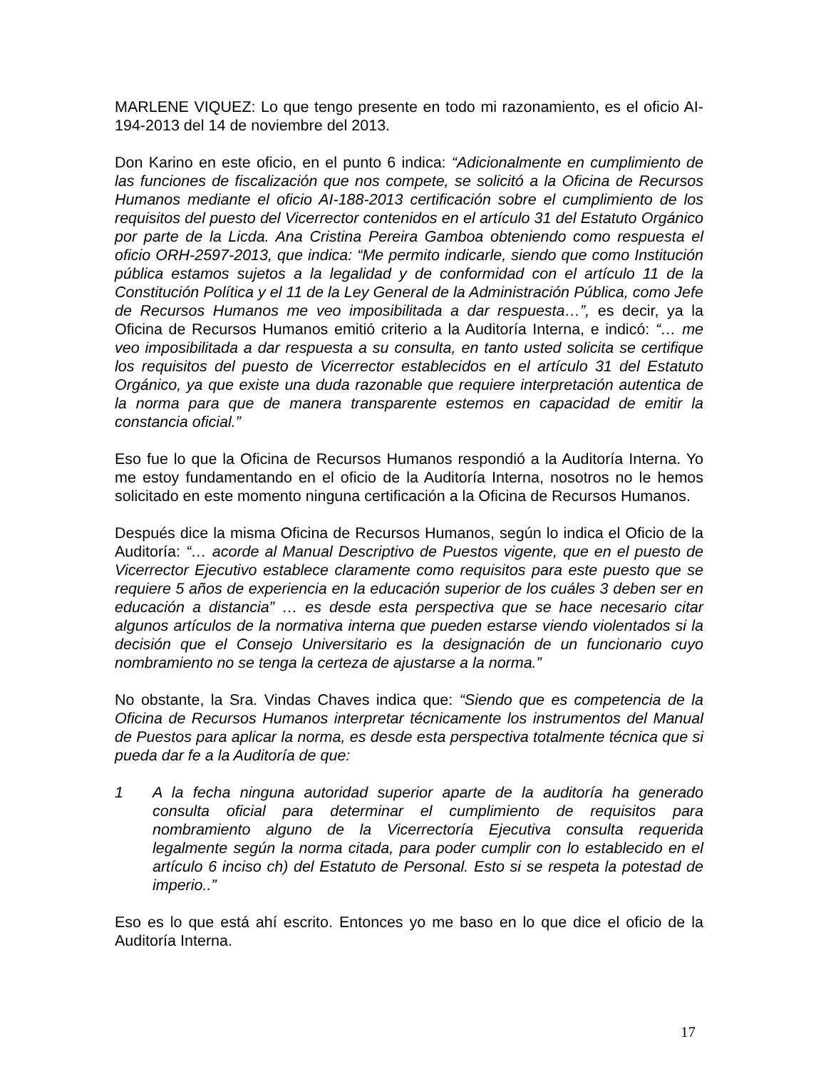MARLENE VIQUEZ: Lo que tengo presente en todo mi razonamiento, es el oficio AI-194-2013 del 14 de noviembre del 2013.
Don Karino en este oficio, en el punto 6 indica: “Adicionalmente en cumplimiento de las funciones de fiscalización que nos compete, se solicitó a la Oficina de Recursos Humanos mediante el oficio AI-188-2013 certificación sobre el cumplimiento de los requisitos del puesto del Vicerrector contenidos en el artículo 31 del Estatuto Orgánico por parte de la Licda. Ana Cristina Pereira Gamboa obteniendo como respuesta el oficio ORH-2597-2013, que indica: “Me permito indicarle, siendo que como Institución pública estamos sujetos a la legalidad y de conformidad con el artículo 11 de la Constitución Política y el 11 de la Ley General de la Administración Pública, como Jefe de Recursos Humanos me veo imposibilitada a dar respuesta…”, es decir, ya la Oficina de Recursos Humanos emitió criterio a la Auditoría Interna, e indicó: “… me veo imposibilitada a dar respuesta a su consulta, en tanto usted solicita se certifique los requisitos del puesto de Vicerrector establecidos en el artículo 31 del Estatuto Orgánico, ya que existe una duda razonable que requiere interpretación autentica de la norma para que de manera transparente estemos en capacidad de emitir la constancia oficial.”
Eso fue lo que la Oficina de Recursos Humanos respondió a la Auditoría Interna. Yo me estoy fundamentando en el oficio de la Auditoría Interna, nosotros no le hemos solicitado en este momento ninguna certificación a la Oficina de Recursos Humanos.
Después dice la misma Oficina de Recursos Humanos, según lo indica el Oficio de la Auditoría: “… acorde al Manual Descriptivo de Puestos vigente, que en el puesto de Vicerrector Ejecutivo establece claramente como requisitos para este puesto que se requiere 5 años de experiencia en la educación superior de los cuáles 3 deben ser en educación a distancia” … es desde esta perspectiva que se hace necesario citar algunos artículos de la normativa interna que pueden estarse viendo violentados si la decisión que el Consejo Universitario es la designación de un funcionario cuyo nombramiento no se tenga la certeza de ajustarse a la norma.”
No obstante, la Sra. Vindas Chaves indica que: “Siendo que es competencia de la Oficina de Recursos Humanos interpretar técnicamente los instrumentos del Manual de Puestos para aplicar la norma, es desde esta perspectiva totalmente técnica que si pueda dar fe a la Auditoría de que:
1 A la fecha ninguna autoridad superior aparte de la auditoría ha generado consulta oficial para determinar el cumplimiento de requisitos para nombramiento alguno de la Vicerrectoría Ejecutiva consulta requerida legalmente según la norma citada, para poder cumplir con lo establecido en el artículo 6 inciso ch) del Estatuto de Personal. Esto si se respeta la potestad de imperio..”
Eso es lo que está ahí escrito. Entonces yo me baso en lo que dice el oficio de la Auditoría Interna.
17